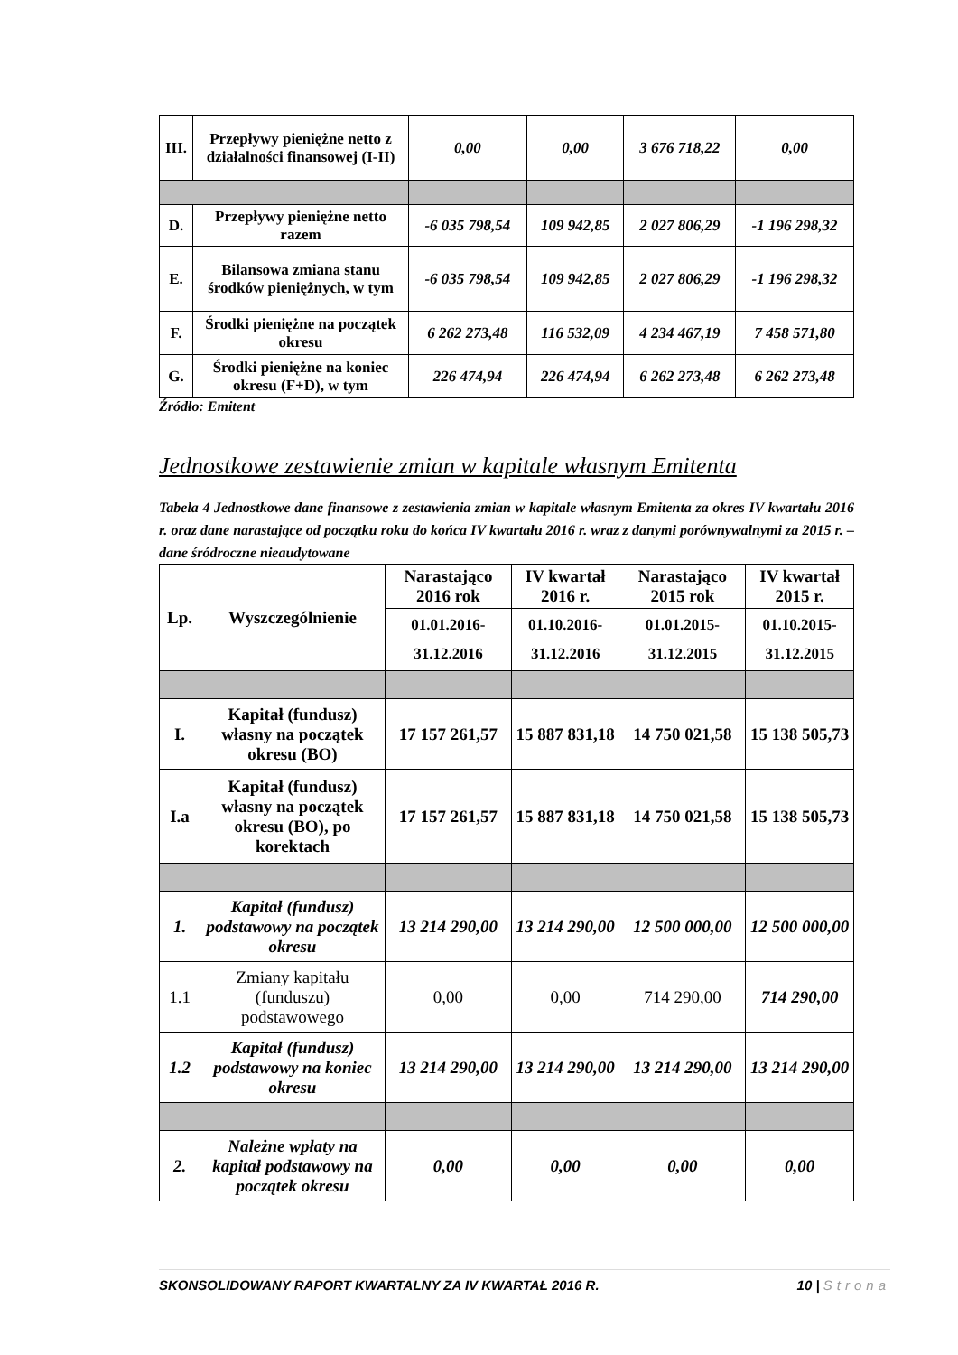| III. | Przepływy pieniężne netto z działalności finansowej (I-II) | 0,00 | 0,00 | 3 676 718,22 | 0,00 |
| D. | Przepływy pieniężne netto razem | -6 035 798,54 | 109 942,85 | 2 027 806,29 | -1 196 298,32 |
| E. | Bilansowa zmiana stanu środków pieniężnych, w tym | -6 035 798,54 | 109 942,85 | 2 027 806,29 | -1 196 298,32 |
| F. | Środki pieniężne na początek okresu | 6 262 273,48 | 116 532,09 | 4 234 467,19 | 7 458 571,80 |
| G. | Środki pieniężne na koniec okresu (F+D), w tym | 226 474,94 | 226 474,94 | 6 262 273,48 | 6 262 273,48 |
Źródło: Emitent
Jednostkowe zestawienie zmian w kapitale własnym Emitenta
Tabela 4 Jednostkowe dane finansowe z zestawienia zmian w kapitale własnym Emitenta za okres IV kwartału 2016 r. oraz dane narastające od początku roku do końca IV kwartału 2016 r. wraz z danymi porównywalnymi za 2015 r. – dane śródroczne nieaudytowane
| Lp. | Wyszczególnienie | Narastająco 2016 rok | IV kwartał 2016 r. | Narastająco 2015 rok | IV kwartał 2015 r. |
| --- | --- | --- | --- | --- | --- |
| | | 01.01.2016- 31.12.2016 | 01.10.2016- 31.12.2016 | 01.01.2015- 31.12.2015 | 01.10.2015- 31.12.2015 |
| I. | Kapitał (fundusz) własny na początek okresu (BO) | 17 157 261,57 | 15 887 831,18 | 14 750 021,58 | 15 138 505,73 |
| I.a | Kapitał (fundusz) własny na początek okresu (BO), po korektach | 17 157 261,57 | 15 887 831,18 | 14 750 021,58 | 15 138 505,73 |
| 1. | Kapitał (fundusz) podstawowy na początek okresu | 13 214 290,00 | 13 214 290,00 | 12 500 000,00 | 12 500 000,00 |
| 1.1 | Zmiany kapitału (funduszu) podstawowego | 0,00 | 0,00 | 714 290,00 | 714 290,00 |
| 1.2 | Kapitał (fundusz) podstawowy na koniec okresu | 13 214 290,00 | 13 214 290,00 | 13 214 290,00 | 13 214 290,00 |
| 2. | Należne wpłaty na kapitał podstawowy na początek okresu | 0,00 | 0,00 | 0,00 | 0,00 |
SKONSOLIDOWANY RAPORT KWARTALNY ZA IV KWARTAŁ 2016 R. 10 | Strona